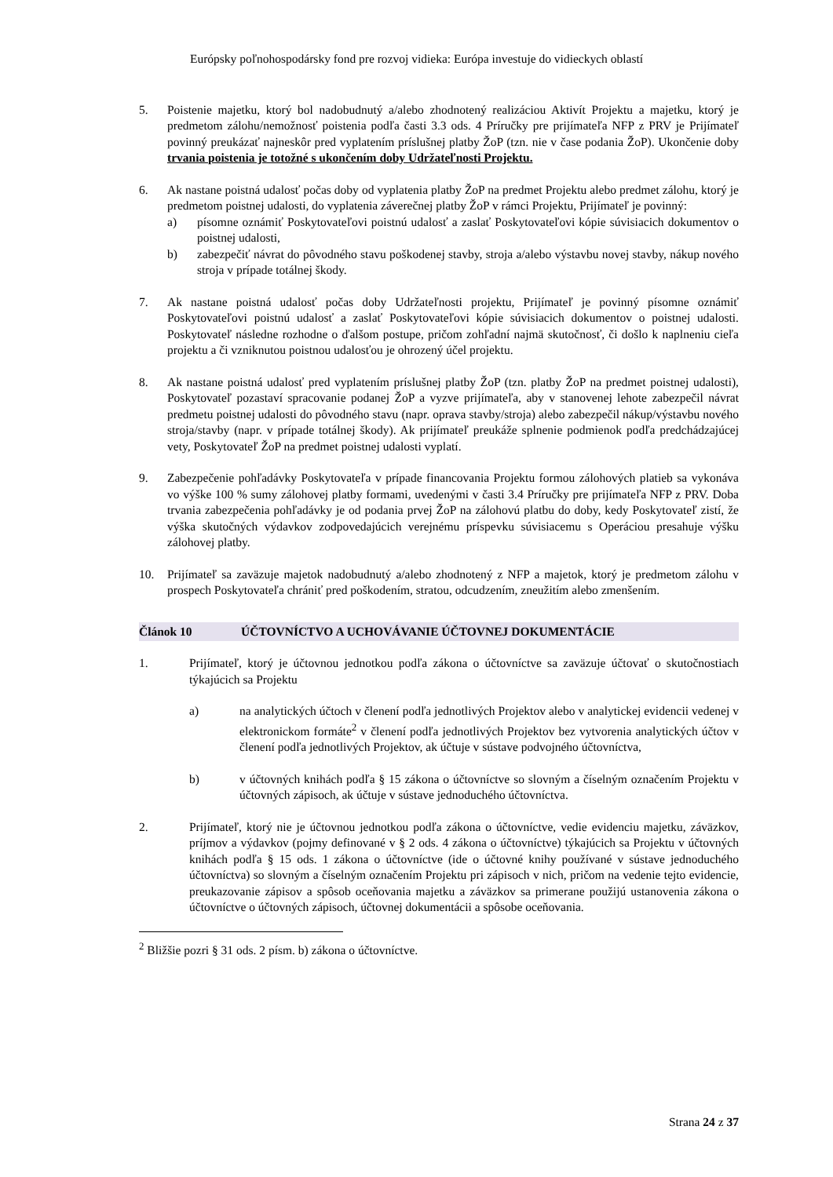Európsky poľnohospodársky fond pre rozvoj vidieka: Európa investuje do vidieckych oblastí
5. Poistenie majetku, ktorý bol nadobudnutý a/alebo zhodnotený realizáciou Aktivít Projektu a majetku, ktorý je predmetom zálohu/nemožnosť poistenia podľa časti 3.3 ods. 4 Príručky pre prijímateľa NFP z PRV je Prijímateľ povinný preukázať najneskôr pred vyplatením príslušnej platby ŽoP (tzn. nie v čase podania ŽoP). Ukončenie doby trvania poistenia je totožné s ukončením doby Udržateľnosti Projektu.
6. Ak nastane poistná udalosť počas doby od vyplatenia platby ŽoP na predmet Projektu alebo predmet zálohu, ktorý je predmetom poistnej udalosti, do vyplatenia záverečnej platby ŽoP v rámci Projektu, Prijímateľ je povinný:
a) písomne oznámiť Poskytovateľovi poistnú udalosť a zaslať Poskytovateľovi kópie súvisiacich dokumentov o poistnej udalosti,
b) zabezpečiť návrat do pôvodného stavu poškodenej stavby, stroja a/alebo výstavbu novej stavby, nákup nového stroja v prípade totálnej škody.
7. Ak nastane poistná udalosť počas doby Udržateľnosti projektu, Prijímateľ je povinný písomne oznámiť Poskytovateľovi poistnú udalosť a zaslať Poskytovateľovi kópie súvisiacich dokumentov o poistnej udalosti. Poskytovateľ následne rozhodne o ďalšom postupe, pričom zohľadní najmä skutočnosť, či došlo k naplneniu cieľa projektu a či vzniknutou poistnou udalosťou je ohrozený účel projektu.
8. Ak nastane poistná udalosť pred vyplatením príslušnej platby ŽoP (tzn. platby ŽoP na predmet poistnej udalosti), Poskytovateľ pozastaví spracovanie podanej ŽoP a vyzve prijímateľa, aby v stanovenej lehote zabezpečil návrat predmetu poistnej udalosti do pôvodného stavu (napr. oprava stavby/stroja) alebo zabezpečil nákup/výstavbu nového stroja/stavby (napr. v prípade totálnej škody). Ak prijímateľ preukáže splnenie podmienok podľa predchádzajúcej vety, Poskytovateľ ŽoP na predmet poistnej udalosti vyplatí.
9. Zabezpečenie pohľadávky Poskytovateľa v prípade financovania Projektu formou zálohových platieb sa vykonáva vo výške 100 % sumy zálohovej platby formami, uvedenými v časti 3.4 Príručky pre prijímateľa NFP z PRV. Doba trvania zabezpečenia pohľadávky je od podania prvej ŽoP na zálohovú platbu do doby, kedy Poskytovateľ zistí, že výška skutočných výdavkov zodpovedajúcich verejnému príspevku súvisiacemu s Operáciou presahuje výšku zálohovej platby.
10. Prijímateľ sa zaväzuje majetok nadobudnutý a/alebo zhodnotený z NFP a majetok, ktorý je predmetom zálohu v prospech Poskytovateľa chrániť pred poškodením, stratou, odcudzením, zneužitím alebo zmenšením.
Článok 10 ÚČTOVNÍCTVO A UCHOVÁVANIE ÚČTOVNEJ DOKUMENTÁCIE
1. Prijímateľ, ktorý je účtovnou jednotkou podľa zákona o účtovníctve sa zaväzuje účtovať o skutočnostiach týkajúcich sa Projektu
a) na analytických účtoch v členení podľa jednotlivých Projektov alebo v analytickej evidencii vedenej v elektronickom formáte<sup>2</sup> v členení podľa jednotlivých Projektov bez vytvorenia analytických účtov v členení podľa jednotlivých Projektov, ak účtuje v sústave podvojného účtovníctva,
b) v účtovných knihách podľa § 15 zákona o účtovníctve so slovným a číselným označením Projektu v účtovných zápisoch, ak účtuje v sústave jednoduchého účtovníctva.
2. Prijímateľ, ktorý nie je účtovnou jednotkou podľa zákona o účtovníctve, vedie evidenciu majetku, záväzkov, príjmov a výdavkov (pojmy definované v § 2 ods. 4 zákona o účtovníctve) týkajúcich sa Projektu v účtovných knihách podľa § 15 ods. 1 zákona o účtovníctve (ide o účtovné knihy používané v sústave jednoduchého účtovníctva) so slovným a číselným označením Projektu pri zápisoch v nich, pričom na vedenie tejto evidencie, preukazovanie zápisov a spôsob oceňovania majetku a záväzkov sa primerane použijú ustanovenia zákona o účtovníctve o účtovných zápisoch, účtovnej dokumentácii a spôsobe oceňovania.
<sup>2</sup> Bližšie pozri § 31 ods. 2 písm. b) zákona o účtovníctve.
Strana 24 z 37